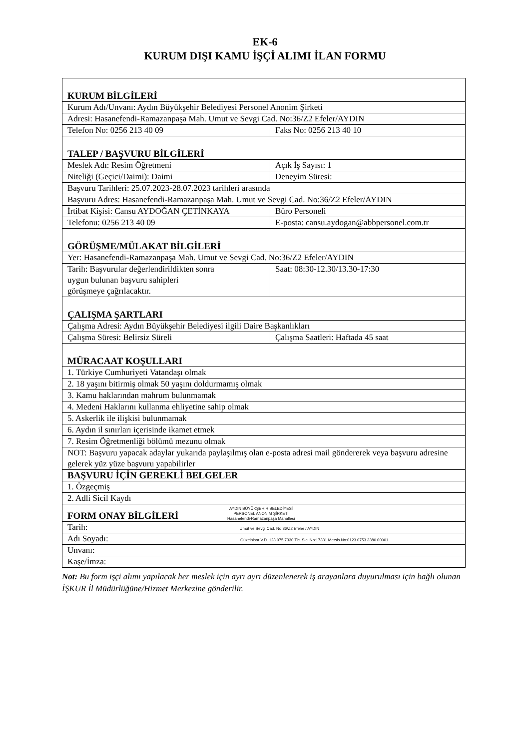EK-6
KURUM DIŞI KAMU İŞÇİ ALIMI İLAN FORMU
| KURUM BİLGİLERİ | |
| Kurum Adı/Unvanı: Aydın Büyükşehir Belediyesi Personel Anonim Şirketi | |
| Adresi: Hasanefendi-Ramazanpaşa Mah. Umut ve Sevgi Cad. No:36/Z2 Efeler/AYDIN | |
| Telefon No: 0256 213 40 09 | Faks No: 0256 213 40 10 |
| TALEP / BAŞVURU BİLGİLERİ | |
| Meslek Adı: Resim Öğretmeni | Açık İş Sayısı: 1 |
| Niteliği (Geçici/Daimi): Daimi | Deneyim Süresi: |
| Başvuru Tarihleri: 25.07.2023-28.07.2023 tarihleri arasında | |
| Başvuru Adres: Hasanefendi-Ramazanpaşa Mah. Umut ve Sevgi Cad. No:36/Z2 Efeler/AYDIN | |
| İrtibat Kişisi: Cansu AYDOĞAN ÇETİNKAYA | Büro Personeli |
| Telefonu: 0256 213 40 09 | E-posta: cansu.aydogan@abbpersonel.com.tr |
| GÖRÜŞME/MÜLAKAT BİLGİLERİ | |
| Yer: Hasanefendi-Ramazanpaşa Mah. Umut ve Sevgi Cad. No:36/Z2 Efeler/AYDIN | |
| Tarih: Başvurular değerlendirildikten sonra uygun bulunan başvuru sahipleri görüşmeye çağrılacaktır. | Saat: 08:30-12.30/13.30-17:30 |
| ÇALIŞMA ŞARTLARI | |
| Çalışma Adresi: Aydın Büyükşehir Belediyesi ilgili Daire Başkanlıkları | |
| Çalışma Süresi: Belirsiz Süreli | Çalışma Saatleri: Haftada 45 saat |
| MÜRACAAT KOŞULLARI | |
| 1. Türkiye Cumhuriyeti Vatandaşı olmak | |
| 2. 18 yaşını bitirmiş olmak 50 yaşını doldurmamış olmak | |
| 3. Kamu haklarından mahrum bulunmamak | |
| 4. Medeni Haklarını kullanma ehliyetine sahip olmak | |
| 5. Askerlik ile ilişkisi bulunmamak | |
| 6. Aydın il sınırları içerisinde ikamet etmek | |
| 7. Resim Öğretmenliği bölümü mezunu olmak | |
| NOT: Başvuru yapacak adaylar yukarıda paylaşılmış olan e-posta adresi mail göndererek veya başvuru adresine gelerek yüz yüze başvuru yapabilirler | |
| BAŞVURU İÇİN GEREKLİ BELGELER | |
| 1. Özgeçmiş | |
| 2. Adli Sicil Kaydı | |
| FORM ONAY BİLGİLERİ AYDIN BÜYÜKŞEHİR BELEDİYESİ PERSONEL ANONİM ŞİRKETİ Hasanefendi-Ramazanpaşa Mahallesi | |
| Tarih: Umut ve Sevgi Cad. No:36/Z2 Efeler / AYDIN | |
| Adı Soyadı: Güzelhisar V.D. 123 075 7330 Tic. Sic. No:17331 Mersis No:0123 0753 3380 00001 | |
| Unvanı: | |
| Kaşe/İmza: | |
Not: Bu form işçi alımı yapılacak her meslek için ayrı ayrı düzenlenerek iş arayanlara duyurulması için bağlı olunan İŞKUR İl Müdürlüğüne/Hizmet Merkezine gönderilir.